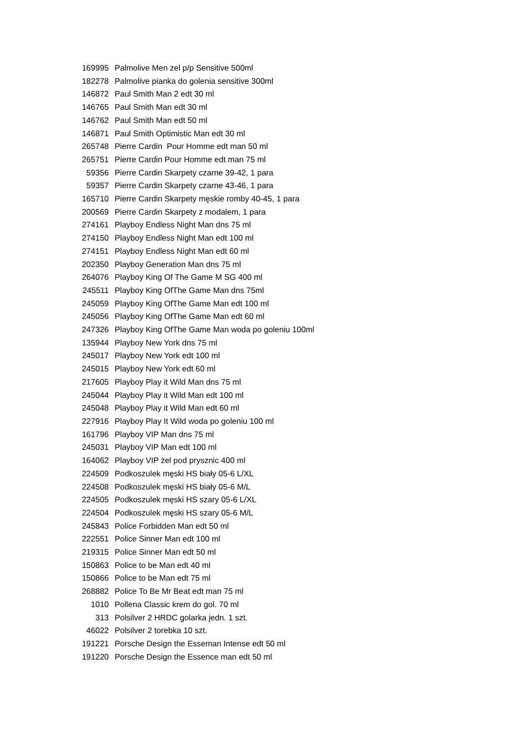| 169995 | Palmolive Men zel p/p Sensitive 500ml |
| 182278 | Palmolive pianka do golenia sensitive 300ml |
| 146872 | Paul Smith Man 2 edt 30 ml |
| 146765 | Paul Smith Man edt 30 ml |
| 146762 | Paul Smith Man edt 50 ml |
| 146871 | Paul Smith Optimistic Man edt 30 ml |
| 265748 | Pierre Cardin Pour Homme edt man 50 ml |
| 265751 | Pierre Cardin Pour Homme edt man 75 ml |
| 59356 | Pierre Cardin Skarpety czarne 39-42, 1 para |
| 59357 | Pierre Cardin Skarpety czarne 43-46, 1 para |
| 165710 | Pierre Cardin Skarpety męskie romby 40-45, 1 para |
| 200569 | Pierre Cardin Skarpety z modalem, 1 para |
| 274161 | Playboy Endless Night Man dns 75 ml |
| 274150 | Playboy Endless Night Man edt 100 ml |
| 274151 | Playboy Endless Night Man edt 60 ml |
| 202350 | Playboy Generation Man dns 75 ml |
| 264076 | Playboy King Of The Game M SG 400 ml |
| 245511 | Playboy King OfThe Game Man dns 75ml |
| 245059 | Playboy King OfThe Game Man edt 100 ml |
| 245056 | Playboy King OfThe Game Man edt 60 ml |
| 247326 | Playboy King OfThe Game Man woda po goleniu 100ml |
| 135944 | Playboy New York dns 75 ml |
| 245017 | Playboy New York edt 100 ml |
| 245015 | Playboy New York edt 60 ml |
| 217605 | Playboy Play it Wild Man dns 75 ml |
| 245044 | Playboy Play it Wild Man edt 100 ml |
| 245048 | Playboy Play it Wild Man edt 60 ml |
| 227916 | Playboy Play It Wild woda po goleniu 100 ml |
| 161796 | Playboy VIP Man dns 75 ml |
| 245031 | Playboy VIP Man edt 100 ml |
| 164062 | Playboy VIP żel pod prysznic 400 ml |
| 224509 | Podkoszulek męski HS biały 05-6 L/XL |
| 224508 | Podkoszulek męski HS biały 05-6 M/L |
| 224505 | Podkoszulek męski HS szary 05-6 L/XL |
| 224504 | Podkoszulek męski HS szary 05-6 M/L |
| 245843 | Police Forbidden Man edt 50 ml |
| 222551 | Police Sinner Man edt 100 ml |
| 219315 | Police Sinner Man edt 50 ml |
| 150863 | Police to be Man edt 40 ml |
| 150866 | Police to be Man edt 75 ml |
| 268882 | Police To Be Mr Beat edt man 75 ml |
| 1010 | Pollena Classic krem do gol. 70 ml |
| 313 | Polsilver 2 HRDC golarka jedn. 1 szt. |
| 46022 | Polsilver 2 torebka 10 szt. |
| 191221 | Porsche Design the Esseman Intense edt 50 ml |
| 191220 | Porsche Design the Essence man edt 50 ml |